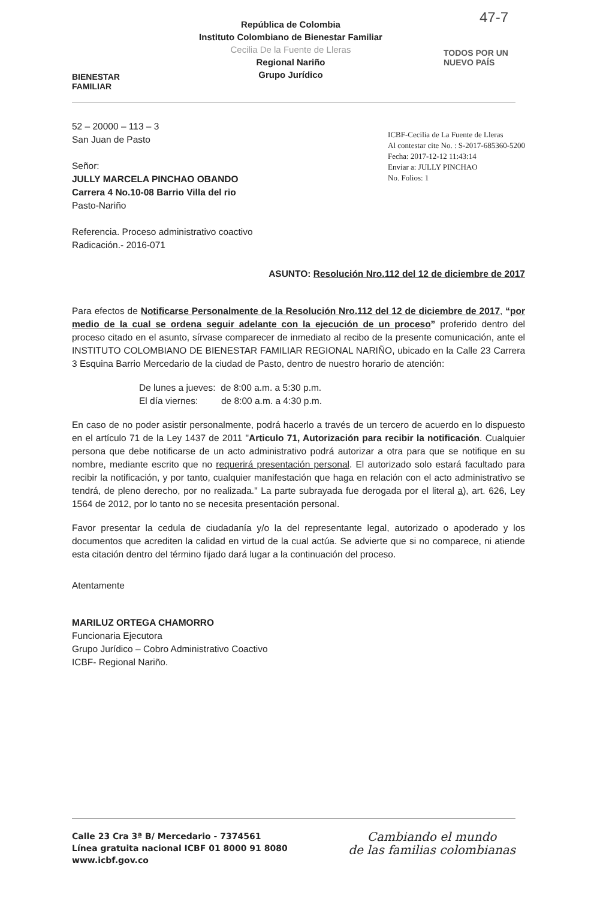BIENESTAR
FAMILIAR
República de Colombia
Instituto Colombiano de Bienestar Familiar
Cecilia De la Fuente de Lleras
Regional Nariño
Grupo Jurídico
TODOS POR UN
NUEVO PAÍS
47-7
52 – 20000 – 113 – 3
San Juan de Pasto
Señor:
JULLY MARCELA PINCHAO OBANDO
Carrera 4 No.10-08 Barrio Villa del rio
Pasto-Nariño
ICBF-Cecilia de La Fuente de Lleras
Al contestar cite No. : S-2017-685360-5200
Fecha: 2017-12-12 11:43:14
Enviar a: JULLY PINCHAO
No. Folios: 1
Referencia. Proceso administrativo coactivo
Radicación.- 2016-071
ASUNTO: Resolución Nro.112 del 12 de diciembre de 2017
Para efectos de Notificarse Personalmente de la Resolución Nro.112 del 12 de diciembre de 2017, “por medio de la cual se ordena seguir adelante con la ejecución de un proceso” proferido dentro del proceso citado en el asunto, sírvase comparecer de inmediato al recibo de la presente comunicación, ante el INSTITUTO COLOMBIANO DE BIENESTAR FAMILIAR REGIONAL NARIÑO, ubicado en la Calle 23 Carrera 3 Esquina Barrio Mercedario de la ciudad de Pasto, dentro de nuestro horario de atención:
De lunes a jueves: de 8:00 a.m. a 5:30 p.m.
El día viernes: de 8:00 a.m. a 4:30 p.m.
En caso de no poder asistir personalmente, podrá hacerlo a través de un tercero de acuerdo en lo dispuesto en el artículo 71 de la Ley 1437 de 2011 "Articulo 71, Autorización para recibir la notificación. Cualquier persona que debe notificarse de un acto administrativo podrá autorizar a otra para que se notifique en su nombre, mediante escrito que no requerirá presentación personal. El autorizado solo estará facultado para recibir la notificación, y por tanto, cualquier manifestación que haga en relación con el acto administrativo se tendrá, de pleno derecho, por no realizada." La parte subrayada fue derogada por el literal a), art. 626, Ley 1564 de 2012, por lo tanto no se necesita presentación personal.
Favor presentar la cedula de ciudadanía y/o la del representante legal, autorizado o apoderado y los documentos que acrediten la calidad en virtud de la cual actúa. Se advierte que si no comparece, ni atiende esta citación dentro del término fijado dará lugar a la continuación del proceso.
Atentamente
MARILUZ ORTEGA CHAMORRO
Funcionaria Ejecutora
Grupo Jurídico – Cobro Administrativo Coactivo
ICBF- Regional Nariño.
Calle 23 Cra 3ª B/ Mercedario - 7374561
Línea gratuita nacional ICBF 01 8000 91 8080
www.icbf.gov.co
Cambiando el mundo
de las familias colombianas